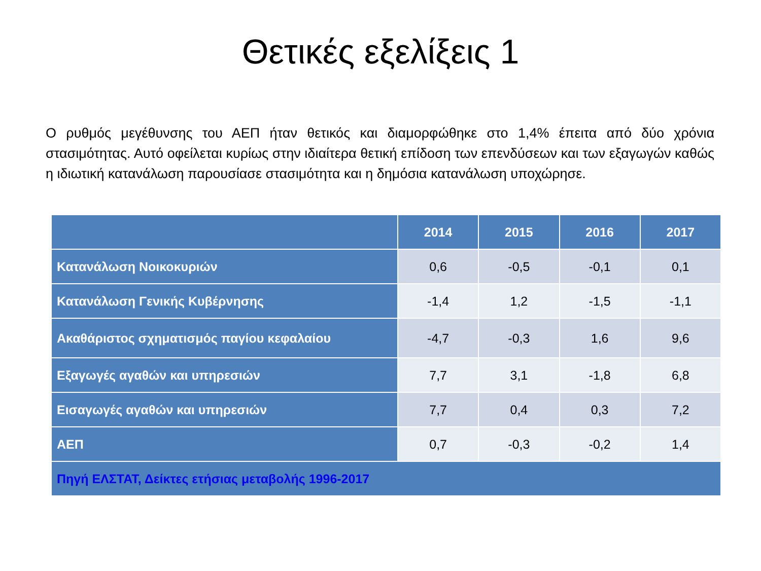Θετικές εξελίξεις 1
Ο ρυθμός μεγέθυνσης του ΑΕΠ ήταν θετικός και διαμορφώθηκε στο 1,4% έπειτα από δύο χρόνια στασιμότητας. Αυτό οφείλεται κυρίως στην ιδιαίτερα θετική επίδοση των επενδύσεων και των εξαγωγών καθώς η ιδιωτική κατανάλωση παρουσίασε στασιμότητα και η δημόσια κατανάλωση υποχώρησε.
| | 2014 | 2015 | 2016 | 2017 |
| --- | --- | --- | --- | --- |
| Κατανάλωση Νοικοκυριών | 0,6 | -0,5 | -0,1 | 0,1 |
| Κατανάλωση Γενικής Κυβέρνησης | -1,4 | 1,2 | -1,5 | -1,1 |
| Ακαθάριστος σχηματισμός παγίου κεφαλαίου | -4,7 | -0,3 | 1,6 | 9,6 |
| Εξαγωγές αγαθών και υπηρεσιών | 7,7 | 3,1 | -1,8 | 6,8 |
| Εισαγωγές αγαθών και υπηρεσιών | 7,7 | 0,4 | 0,3 | 7,2 |
| ΑΕΠ | 0,7 | -0,3 | -0,2 | 1,4 |
| Πηγή ΕΛΣΤΑΤ, Δείκτες ετήσιας μεταβολής 1996-2017 | | | | |